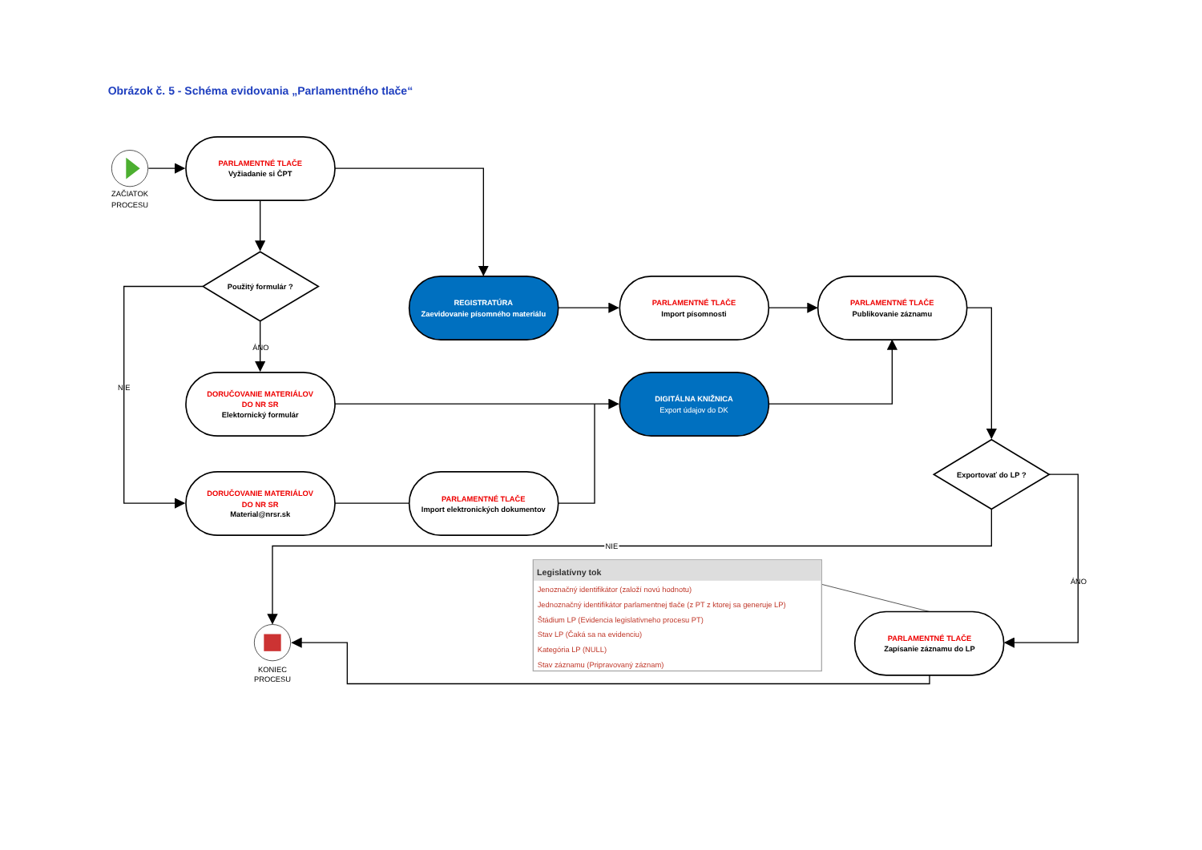Obrázok č. 5 - Schéma evidovania „Parlamentného tlače“
ZAČIATOK
PROCESU
PARLAMENTNÉ TLAČE
Vyžiadanie si ČPT
Použitý formulár ?
REGISTRATÚRA
Zaevidovanie písomného materiálu
PARLAMENTNÉ TLAČE
Import písomnosti
PARLAMENTNÉ TLAČE
Publikovanie záznamu
ÁNO
NIE
DORUČOVANIE MATERIÁLOV
DO NR SR
Elektornický formulár
DIGITÁLNA KNIŽNICA
Export údajov do DK
Exportovať do LP ?
DORUČOVANIE MATERIÁLOV
DO NR SR
Material@nrsr.sk
PARLAMENTNÉ TLAČE
Import elektronických dokumentov
NIE
Legislatívny tok
Jenoznačný identifikátor (založí novú hodnotu)
Jednoznačný identifikátor parlamentnej tlače (z PT z ktorej sa generuje LP)
Štádium LP (Evidencia legislatívneho procesu PT)
Stav LP (Čaká sa na evidenciu)
Kategória LP (NULL)
Stav záznamu (Pripravovaný záznam)
ÁNO
PARLAMENTNÉ TLAČE
Zapísanie záznamu do LP
KONIEC
PROCESU